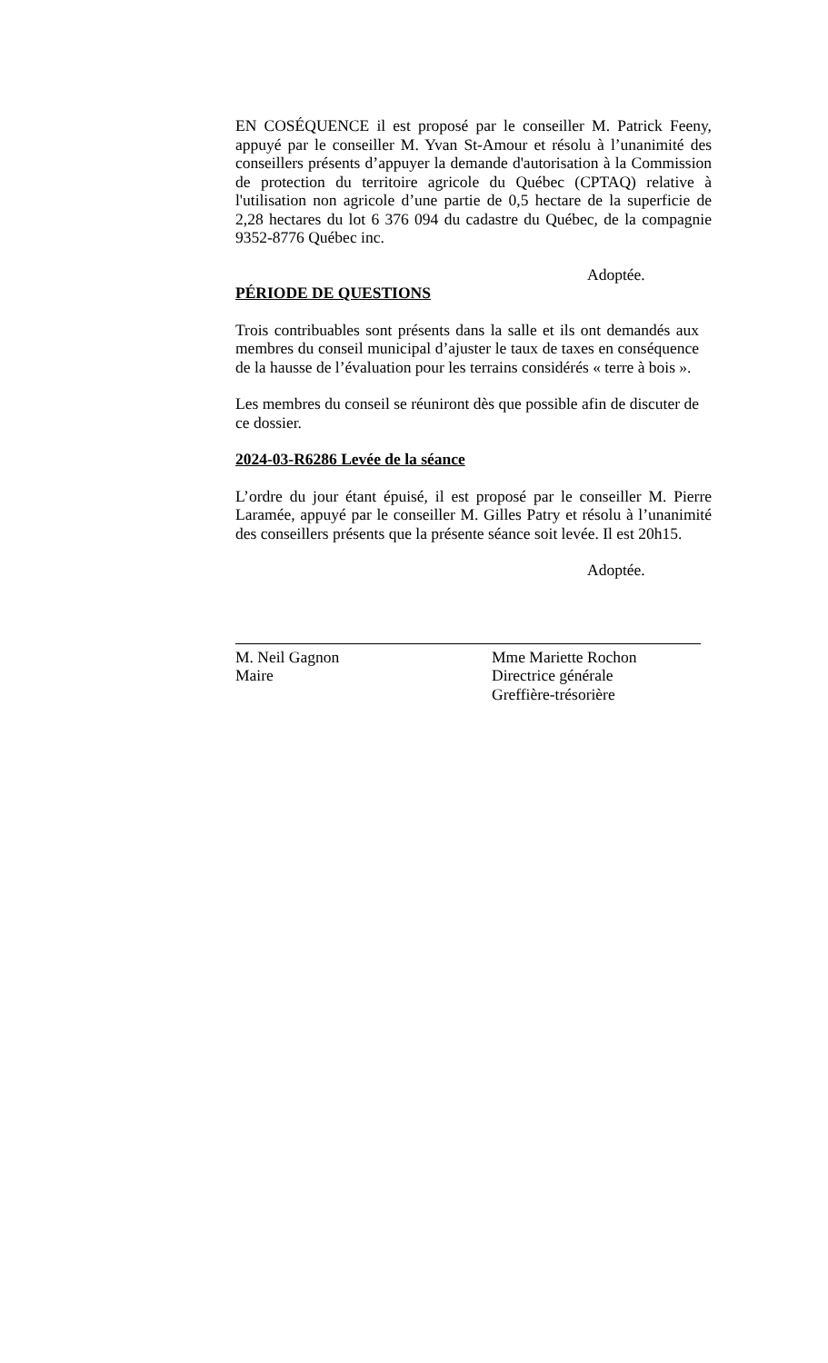EN COSÉQUENCE il est proposé par le conseiller M. Patrick Feeny, appuyé par le conseiller M. Yvan St-Amour et résolu à l’unanimité des conseillers présents d’appuyer la demande d'autorisation à la Commission de protection du territoire agricole du Québec (CPTAQ) relative à l'utilisation non agricole d’une partie de 0,5 hectare de la superficie de 2,28 hectares du lot 6 376 094 du cadastre du Québec, de la compagnie 9352-8776 Québec inc.
Adoptée.
PÉRIODE DE QUESTIONS
Trois contribuables sont présents dans la salle et ils ont demandés aux membres du conseil municipal d’ajuster le taux de taxes en conséquence de la hausse de l’évaluation pour les terrains considérés « terre à bois ».
Les membres du conseil se réuniront dès que possible afin de discuter de ce dossier.
2024-03-R6286 Levée de la séance
L’ordre du jour étant épuisé, il est proposé par le conseiller M. Pierre Laramée, appuyé par le conseiller M. Gilles Patry et résolu à l’unanimité des conseillers présents que la présente séance soit levée. Il est 20h15.
Adoptée.
M. Neil Gagnon
Maire
Mme Mariette Rochon
Directrice générale
Greffière-trésorière